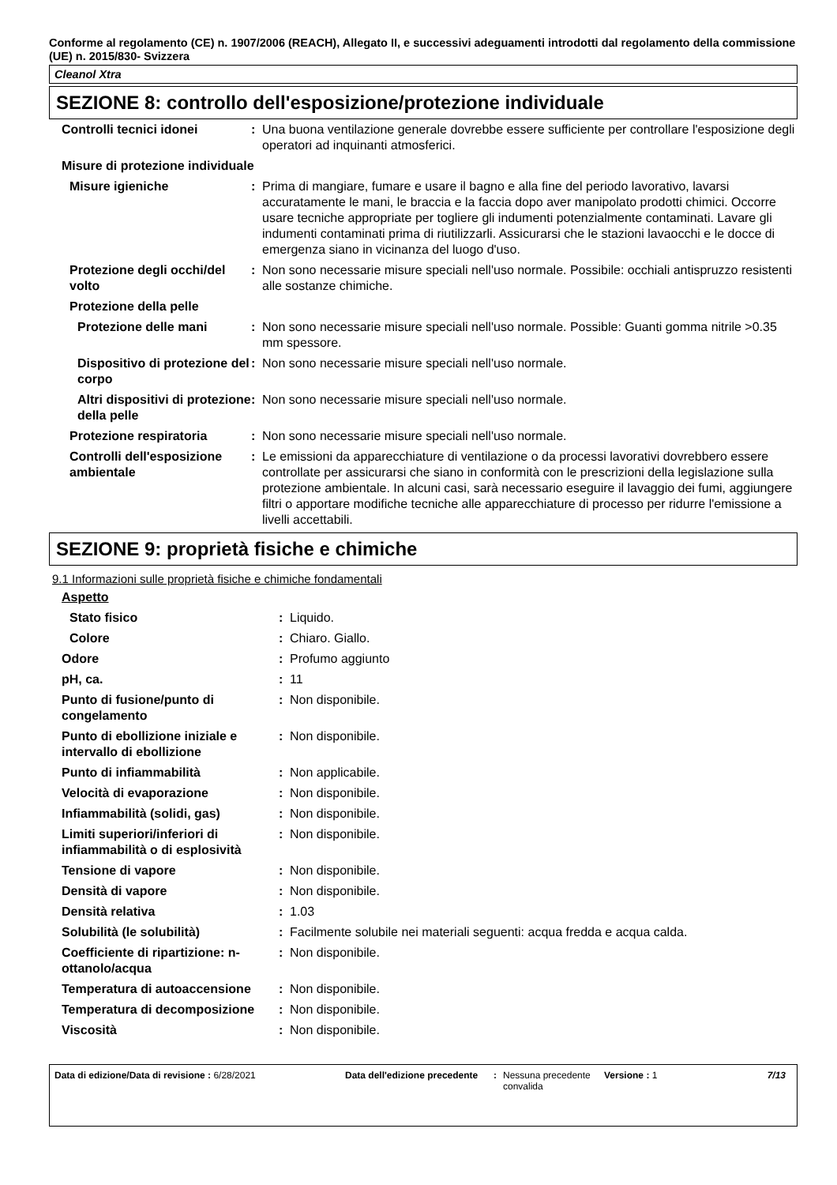Conforme al regolamento (CE) n. 1907/2006 (REACH), Allegato II, e successivi adeguamenti introdotti dal regolamento della commissione (UE) n. 2015/830- Svizzera
Cleanol Xtra
SEZIONE 8: controllo dell'esposizione/protezione individuale
| Controlli tecnici idonei | : | Una buona ventilazione generale dovrebbe essere sufficiente per controllare l'esposizione degli operatori ad inquinanti atmosferici. |
| Misure di protezione individuale | | |
| Misure igieniche | : | Prima di mangiare, fumare e usare il bagno e alla fine del periodo lavorativo, lavarsi accuratamente le mani, le braccia e la faccia dopo aver manipolato prodotti chimici. Occorre usare tecniche appropriate per togliere gli indumenti potenzialmente contaminati. Lavare gli indumenti contaminati prima di riutilizzarli. Assicurarsi che le stazioni lavaocchi e le docce di emergenza siano in vicinanza del luogo d'uso. |
| Protezione degli occhi/del volto | : | Non sono necessarie misure speciali nell'uso normale. Possibile: occhiali antispruzzo resistenti alle sostanze chimiche. |
| Protezione della pelle | | |
| Protezione delle mani | : | Non sono necessarie misure speciali nell'uso normale. Possible: Guanti gomma nitrile >0.35 mm spessore. |
| Dispositivo di protezione del corpo | : | Non sono necessarie misure speciali nell'uso normale. |
| Altri dispositivi di protezione della pelle | : | Non sono necessarie misure speciali nell'uso normale. |
| Protezione respiratoria | : | Non sono necessarie misure speciali nell'uso normale. |
| Controlli dell'esposizione ambientale | : | Le emissioni da apparecchiature di ventilazione o da processi lavorativi dovrebbero essere controllate per assicurarsi che siano in conformità con le prescrizioni della legislazione sulla protezione ambientale. In alcuni casi, sarà necessario eseguire il lavaggio dei fumi, aggiungere filtri o apportare modifiche tecniche alle apparecchiature di processo per ridurre l'emissione a livelli accettabili. |
SEZIONE 9: proprietà fisiche e chimiche
9.1 Informazioni sulle proprietà fisiche e chimiche fondamentali
| Aspetto | | |
| Stato fisico | : | Liquido. |
| Colore | : | Chiaro. Giallo. |
| Odore | : | Profumo aggiunto |
| pH, ca. | : | 11 |
| Punto di fusione/punto di congelamento | : | Non disponibile. |
| Punto di ebollizione iniziale e intervallo di ebollizione | : | Non disponibile. |
| Punto di infiammabilità | : | Non applicabile. |
| Velocità di evaporazione | : | Non disponibile. |
| Infiammabilità (solidi, gas) | : | Non disponibile. |
| Limiti superiori/inferiori di infiammabilità o di esplosività | : | Non disponibile. |
| Tensione di vapore | : | Non disponibile. |
| Densità di vapore | : | Non disponibile. |
| Densità relativa | : | 1.03 |
| Solubilità (le solubilità) | : | Facilmente solubile nei materiali seguenti: acqua fredda e acqua calda. |
| Coefficiente di ripartizione: n-ottanolo/acqua | : | Non disponibile. |
| Temperatura di autoaccensione | : | Non disponibile. |
| Temperatura di decomposizione | : | Non disponibile. |
| Viscosità | : | Non disponibile. |
Data di edizione/Data di revisione : 6/28/2021 Data dell'edizione precedente
: Nessuna precedente convalida
Versione : 1 7/13